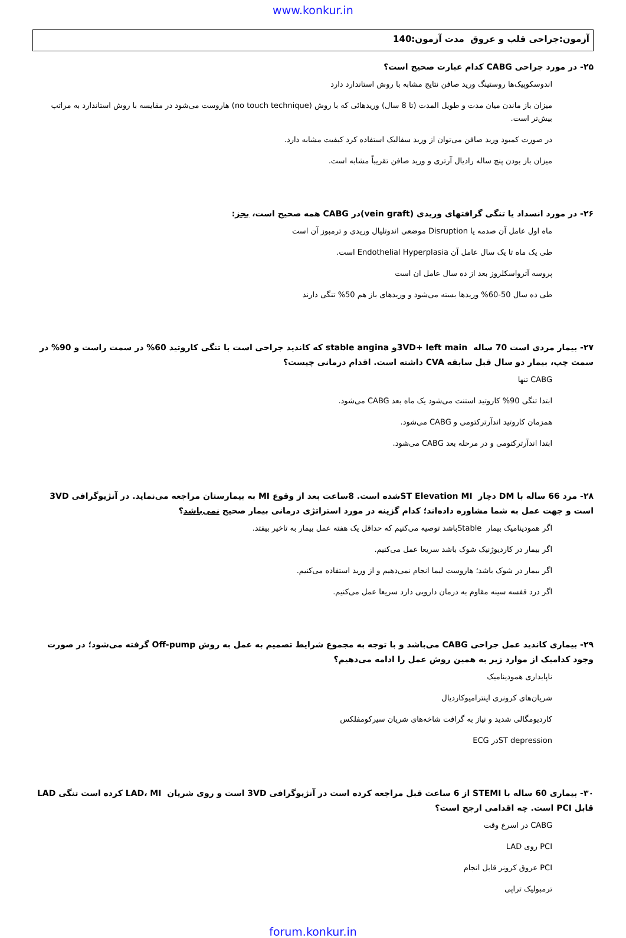www.konkur.in
آزمون:جراحی قلب و عروق مدت آزمون:140
۲۵- در مورد جراحی CABG کدام عبارت صحیح است؟
اندوسکوپیک‌ها روستینگ ورید صافن نتایج مشابه با روش استاندارد دارد
میزان باز ماندن میان مدت و طویل المدت (تا 8 سال) وریدهائی که با روش (no touch technique) هاروست می‌شود در مقایسه با روش استاندارد به مراتب بیش‌تر است.
در صورت کمبود ورید صافن می‌توان از ورید سفالیک استفاده کرد کیفیت مشابه دارد.
میزان باز بودن پنج ساله رادیال آرتری و ورید صافن تقریباً مشابه است.
۲۶- در مورد انسداد یا تنگی گرافتهای وریدی (vein graft)در CABG همه صحیح است، بجز:
ماه اول عامل آن صدمه یا Disruption موضعی اندوتلیال وریدی و ترمبوز آن است
طی یک ماه تا یک سال عامل آن Endothelial Hyperplasia است.
پروسه آترواسکلروز بعد از ده سال عامل ان است
طی ده سال 50-60% وریدها بسته می‌شود و وریدهای باز هم 50% تنگی دارند
۲۷- بیمار مردی است 70 ساله 3VD+ left mainو stable angina که کاندید جراحی است با تنگی کاروتید 60% در سمت راست و 90% در سمت چپ، بیمار دو سال قبل سابقه CVA داشته است. اقدام درمانی چیست؟
CABG تنها
ابتدا تنگی 90% کاروتید استنت می‌شود یک ماه بعد CABG می‌شود.
همزمان کاروتید اندآرترکتومی و CABG می‌شود.
ابتدا اندآرترکتومی و در مرحله بعد CABG می‌شود.
۲۸- مرد 66 ساله با DM دچار ST Elevation MIشده است. 8ساعت بعد از وقوع MI به بیمارستان مراجعه می‌نماید. در آنژیوگرافی 3VD است و جهت عمل به شما مشاوره داده‌اند؛ کدام گزینه در مورد استراتژی درمانی بیمار صحیح نمی‌باشد؟
اگر همودینامیک بیمار Stableباشد توصیه می‌کنیم که حداقل یک هفته عمل بیمار به تاخیر بیفتد.
اگر بیمار در کاردیوژنیک شوک باشد سریعا عمل می‌کنیم.
اگر بیمار در شوک باشد؛ هاروست لیما انجام نمی‌دهیم و از ورید استفاده می‌کنیم.
اگر درد قفسه سینه مقاوم به درمان دارویی دارد سریعا عمل می‌کنیم.
۲۹- بیماری کاندید عمل جراحی CABG می‌باشد و با توجه به مجموع شرایط تصمیم به عمل به روش Off-pump گرفته می‌شود؛ در صورت وجود کدامیک از موارد زیر به همین روش عمل را ادامه می‌دهیم؟
ناپایداری همودینامیک
شریان‌های کرونری اینترامیوکاردیال
کاردیومگالی شدید و نیاز به گرافت شاخه‌های شریان سیرکومفلکس
ST depressionدر ECG
۳۰- بیماری 60 ساله با STEMI از 6 ساعت قبل مراجعه کرده است در آنژیوگرافی 3VD است و روی شریان LAD، MI کرده است تنگی LAD قابل PCI است. چه اقدامی ارجح است؟
CABG در اسرع وقت
PCI روی LAD
PCI عروق کرونر قابل انجام
ترمبولیک تراپی
forum.konkur.in